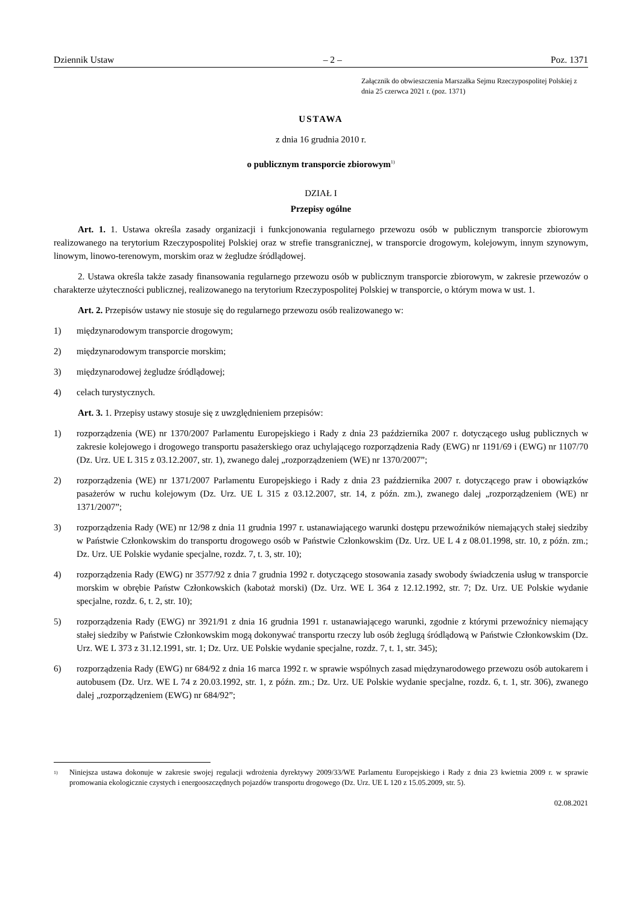Dziennik Ustaw – 2 – Poz. 1371
Załącznik do obwieszczenia Marszałka Sejmu Rzeczypospolitej Polskiej z dnia 25 czerwca 2021 r. (poz. 1371)
USTAWA
z dnia 16 grudnia 2010 r.
o publicznym transporcie zbiorowym<sup>1)</sup>
DZIAŁ I
Przepisy ogólne
Art. 1. 1. Ustawa określa zasady organizacji i funkcjonowania regularnego przewozu osób w publicznym transporcie zbiorowym realizowanego na terytorium Rzeczypospolitej Polskiej oraz w strefie transgranicznej, w transporcie drogowym, kolejowym, innym szynowym, linowym, linowo-terenowym, morskim oraz w żegludze śródlądowej.
2. Ustawa określa także zasady finansowania regularnego przewozu osób w publicznym transporcie zbiorowym, w zakresie przewozów o charakterze użyteczności publicznej, realizowanego na terytorium Rzeczypospolitej Polskiej w transporcie, o którym mowa w ust. 1.
Art. 2. Przepisów ustawy nie stosuje się do regularnego przewozu osób realizowanego w:
1) międzynarodowym transporcie drogowym;
2) międzynarodowym transporcie morskim;
3) międzynarodowej żegludze śródlądowej;
4) celach turystycznych.
Art. 3. 1. Przepisy ustawy stosuje się z uwzględnieniem przepisów:
1) rozporządzenia (WE) nr 1370/2007 Parlamentu Europejskiego i Rady z dnia 23 października 2007 r. dotyczącego usług publicznych w zakresie kolejowego i drogowego transportu pasażerskiego oraz uchylającego rozporządzenia Rady (EWG) nr 1191/69 i (EWG) nr 1107/70 (Dz. Urz. UE L 315 z 03.12.2007, str. 1), zwanego dalej „rozporządzeniem (WE) nr 1370/2007”;
2) rozporządzenia (WE) nr 1371/2007 Parlamentu Europejskiego i Rady z dnia 23 października 2007 r. dotyczącego praw i obowiązków pasażerów w ruchu kolejowym (Dz. Urz. UE L 315 z 03.12.2007, str. 14, z późn. zm.), zwanego dalej „rozporządzeniem (WE) nr 1371/2007”;
3) rozporządzenia Rady (WE) nr 12/98 z dnia 11 grudnia 1997 r. ustanawiającego warunki dostępu przewoźników niemających stałej siedziby w Państwie Członkowskim do transportu drogowego osób w Państwie Członkowskim (Dz. Urz. UE L 4 z 08.01.1998, str. 10, z późn. zm.; Dz. Urz. UE Polskie wydanie specjalne, rozdz. 7, t. 3, str. 10);
4) rozporządzenia Rady (EWG) nr 3577/92 z dnia 7 grudnia 1992 r. dotyczącego stosowania zasady swobody świadczenia usług w transporcie morskim w obrębie Państw Członkowskich (kabotaż morski) (Dz. Urz. WE L 364 z 12.12.1992, str. 7; Dz. Urz. UE Polskie wydanie specjalne, rozdz. 6, t. 2, str. 10);
5) rozporządzenia Rady (EWG) nr 3921/91 z dnia 16 grudnia 1991 r. ustanawiającego warunki, zgodnie z którymi przewoźnicy niemający stałej siedziby w Państwie Członkowskim mogą dokonywać transportu rzeczy lub osób żeglugą śródlądową w Państwie Członkowskim (Dz. Urz. WE L 373 z 31.12.1991, str. 1; Dz. Urz. UE Polskie wydanie specjalne, rozdz. 7, t. 1, str. 345);
6) rozporządzenia Rady (EWG) nr 684/92 z dnia 16 marca 1992 r. w sprawie wspólnych zasad międzynarodowego przewozu osób autokarem i autobusem (Dz. Urz. WE L 74 z 20.03.1992, str. 1, z późn. zm.; Dz. Urz. UE Polskie wydanie specjalne, rozdz. 6, t. 1, str. 306), zwanego dalej „rozporządzeniem (EWG) nr 684/92”;
<sup>1)</sup> Niniejsza ustawa dokonuje w zakresie swojej regulacji wdrożenia dyrektywy 2009/33/WE Parlamentu Europejskiego i Rady z dnia 23 kwietnia 2009 r. w sprawie promowania ekologicznie czystych i energooszczędnych pojazdów transportu drogowego (Dz. Urz. UE L 120 z 15.05.2009, str. 5).
02.08.2021